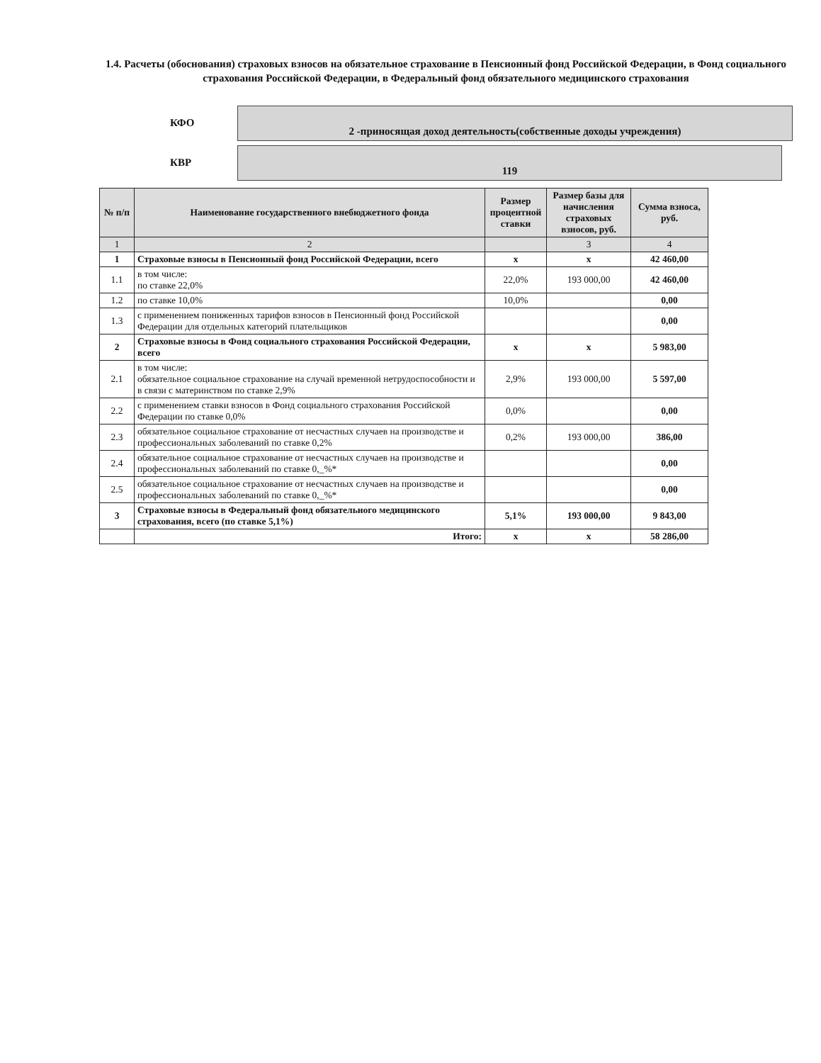1.4. Расчеты (обоснования) страховых взносов на обязательное страхование в Пенсионный фонд Российской Федерации, в Фонд социального страхования Российской Федерации, в Федеральный фонд обязательного медицинского страхования
КФО
2 -приносящая доход деятельность(собственные доходы учреждения)
КВР
119
| № п/п | Наименование государственного внебюджетного фонда | Размер процентной ставки | Размер базы для начисления страховых взносов, руб. | Сумма взноса, руб. |
| --- | --- | --- | --- | --- |
| 1 | 2 | | 3 | 4 |
| 1 | Страховые взносы в Пенсионный фонд Российской Федерации, всего | x | x | 42 460,00 |
| 1.1 | в том числе: по ставке 22,0% | 22,0% | 193 000,00 | 42 460,00 |
| 1.2 | по ставке 10,0% | 10,0% | | 0,00 |
| 1.3 | с применением пониженных тарифов взносов в Пенсионный фонд Российской Федерации для отдельных категорий плательщиков | | | 0,00 |
| 2 | Страховые взносы в Фонд социального страхования Российской Федерации, всего | x | x | 5 983,00 |
| 2.1 | в том числе: обязательное социальное страхование на случай временной нетрудоспособности и в связи с материнством по ставке 2,9% | 2,9% | 193 000,00 | 5 597,00 |
| 2.2 | с применением ставки взносов в Фонд социального страхования Российской Федерации по ставке 0,0% | 0,0% | | 0,00 |
| 2.3 | обязательное социальное страхование от несчастных случаев на производстве и профессиональных заболеваний по ставке 0,2% | 0,2% | 193 000,00 | 386,00 |
| 2.4 | обязательное социальное страхование от несчастных случаев на производстве и профессиональных заболеваний по ставке 0,_%* | | | 0,00 |
| 2.5 | обязательное социальное страхование от несчастных случаев на производстве и профессиональных заболеваний по ставке 0,_%* | | | 0,00 |
| 3 | Страховые взносы в Федеральный фонд обязательного медицинского страхования, всего (по ставке 5,1%) | 5,1% | 193 000,00 | 9 843,00 |
| | Итого: | x | x | 58 286,00 |